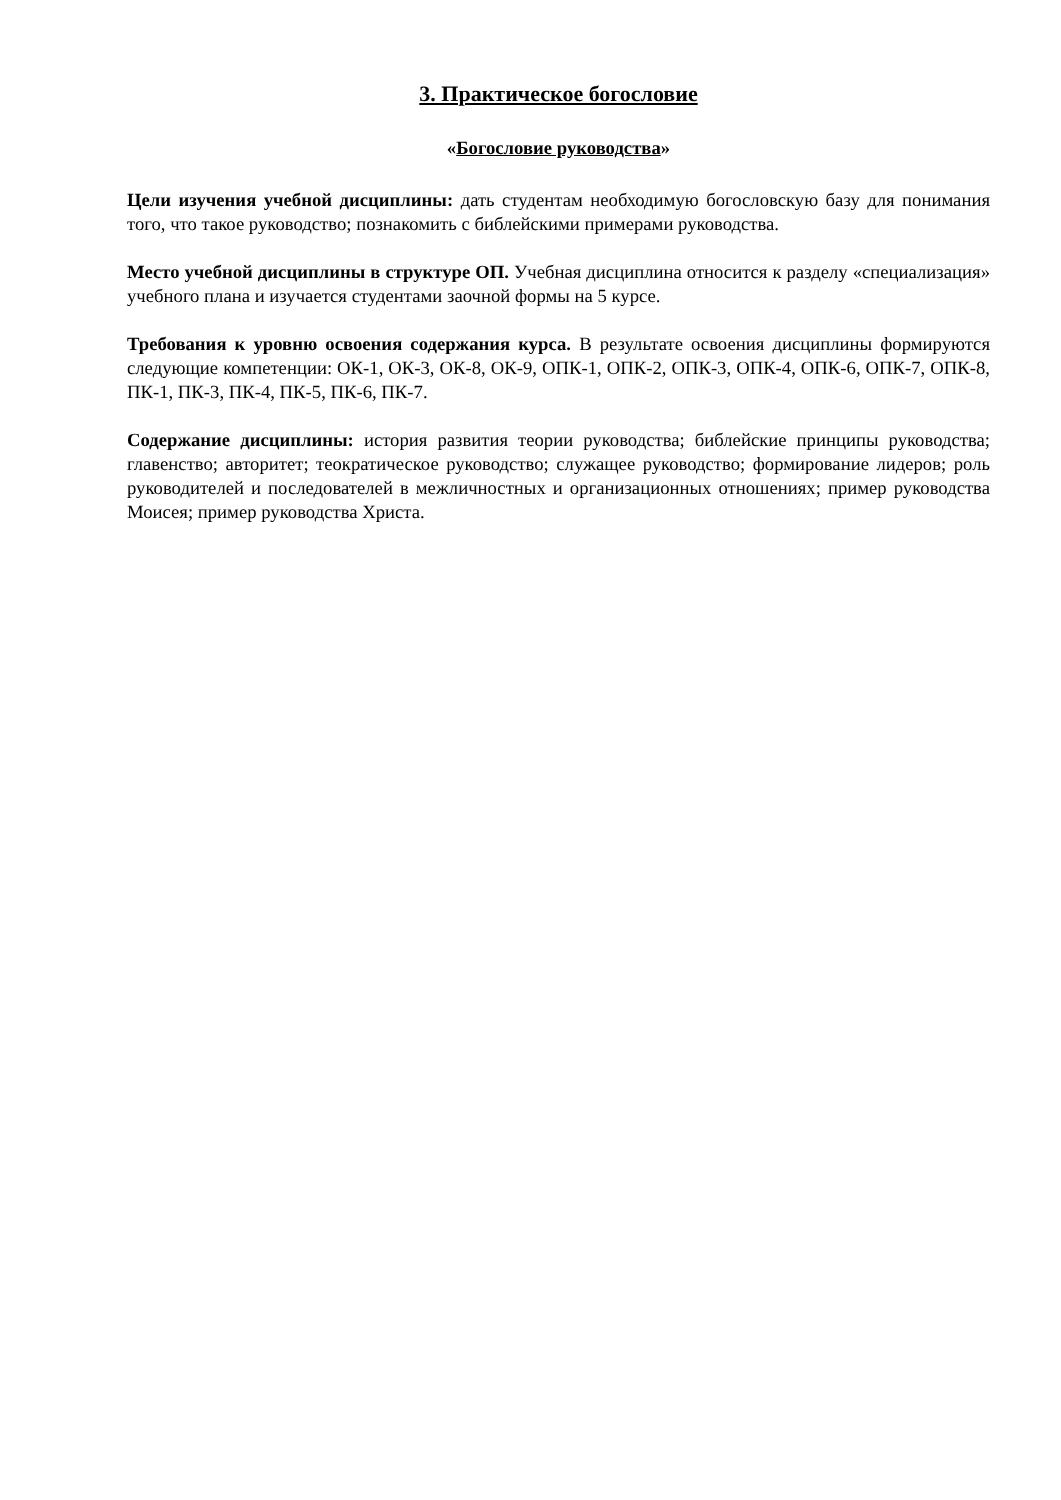3. Практическое богословие
«Богословие руководства»
Цели изучения учебной дисциплины: дать студентам необходимую богословскую базу для понимания того, что такое руководство; познакомить с библейскими примерами руководства.
Место учебной дисциплины в структуре ОП. Учебная дисциплина относится к разделу «специализация» учебного плана и изучается студентами заочной формы на 5 курсе.
Требования к уровню освоения содержания курса. В результате освоения дисциплины формируются следующие компетенции: ОК-1, ОК-3, ОК-8, ОК-9, ОПК-1, ОПК-2, ОПК-3, ОПК-4, ОПК-6, ОПК-7, ОПК-8, ПК-1, ПК-3, ПК-4, ПК-5, ПК-6, ПК-7.
Содержание дисциплины: история развития теории руководства; библейские принципы руководства; главенство; авторитет; теократическое руководство; служащее руководство; формирование лидеров; роль руководителей и последователей в межличностных и организационных отношениях; пример руководства Моисея; пример руководства Христа.